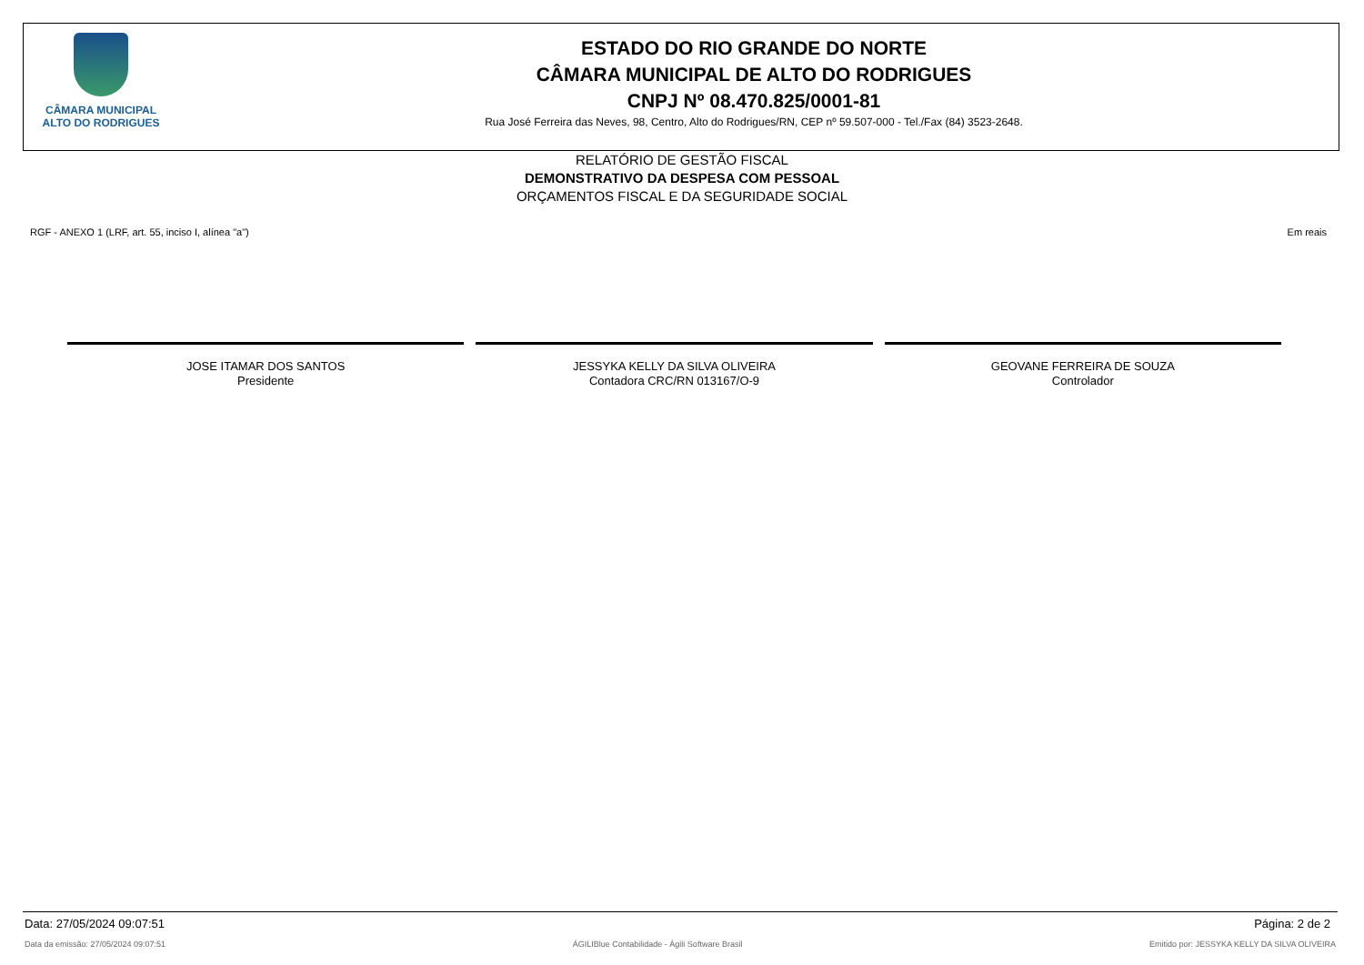CÂMARA MUNICIPAL
ALTO DO RODRIGUES
ESTADO DO RIO GRANDE DO NORTE
CÂMARA MUNICIPAL DE ALTO DO RODRIGUES
CNPJ Nº 08.470.825/0001-81
Rua José Ferreira das Neves, 98, Centro, Alto do Rodrigues/RN, CEP nº 59.507-000 - Tel./Fax (84) 3523-2648.
RELATÓRIO DE GESTÃO FISCAL
DEMONSTRATIVO DA DESPESA COM PESSOAL
ORÇAMENTOS FISCAL E DA SEGURIDADE SOCIAL
RGF - ANEXO 1 (LRF, art. 55, inciso I, alínea "a") Em reais
JOSE ITAMAR DOS SANTOS
Presidente
JESSYKA KELLY DA SILVA OLIVEIRA
Contadora CRC/RN 013167/O-9
GEOVANE FERREIRA DE SOUZA
Controlador
Data: 27/05/2024 09:07:51 Página: 2 de 2
Data da emissão: 27/05/2024 09:07:51 ÁGILIBlue Contabilidade - Ágili Software Brasil Emitido por: JESSYKA KELLY DA SILVA OLIVEIRA